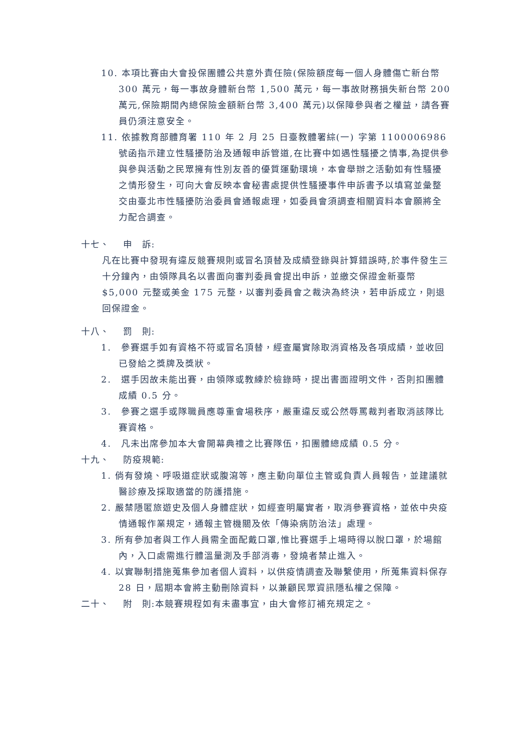10. 本項比賽由大會投保團體公共意外責任險(保險額度每一個人身體傷亡新台幣 300 萬元，每一事故身體新台幣 1,500 萬元，每一事故財務損失新台幣 200 萬元,保險期間內總保險金額新台幣 3,400 萬元)以保障參與者之權益，請各賽員仍須注意安全。
11. 依據教育部體育署 110 年 2 月 25 日臺教體署綜(一) 字第 1100006986 號函指示建立性騷擾防治及通報申訴管道,在比賽中如遇性騷擾之情事,為提供參與參與活動之民眾擁有性別友善的優質運動環境，本會舉辦之活動如有性騷擾之情形發生，可向大會反映本會秘書處提供性騷擾事件申訴書予以填寫並彙整交由臺北市性騷擾防治委員會通報處理，如委員會須調查相關資料本會願將全力配合調查。
十七、　 申　訴:
凡在比賽中發現有違反競賽規則或冒名頂替及成績登錄與計算錯誤時,於事件發生三十分鐘內，由領隊具名以書面向審判委員會提出申訴，並繳交保證金新臺幣$5,000 元整或美金 175 元整，以審判委員會之裁決為終決，若申訴成立，則退回保證金。
十八、　 罰　則:
1.　參賽選手如有資格不符或冒名頂替，經查屬實除取消資格及各項成績，並收回已發給之獎牌及獎狀。
2.　選手因故未能出賽，由領隊或教練於檢錄時，提出書面證明文件，否則扣團體成績 0.5 分。
3.　參賽之選手或隊職員應尊重會場秩序，嚴重違反或公然辱罵裁判者取消該隊比賽資格。
4.　凡未出席參加本大會開幕典禮之比賽隊伍，扣團體總成績 0.5 分。
十九、　 防疫規範:
1. 倘有發燒、呼吸道症狀或腹瀉等，應主動向單位主管或負責人員報告，並建議就醫診療及採取適當的防護措施。
2. 嚴禁隱匿旅遊史及個人身體症狀，如經查明屬實者，取消參賽資格，並依中央疫情通報作業規定，通報主管機關及依「傳染病防治法」處理。
3. 所有參加者與工作人員需全面配戴口罩,惟比賽選手上場時得以脫口罩，於場館內，入口處需進行體溫量測及手部消毒，發燒者禁止進入。
4. 以實聯制措施蒐集參加者個人資料，以供疫情調查及聯繫使用，所蒐集資料保存 28 日，屆期本會將主動刪除資料，以兼顧民眾資訊隱私權之保障。
二十、　 附　則:本競賽規程如有未盡事宜，由大會修訂補充規定之。